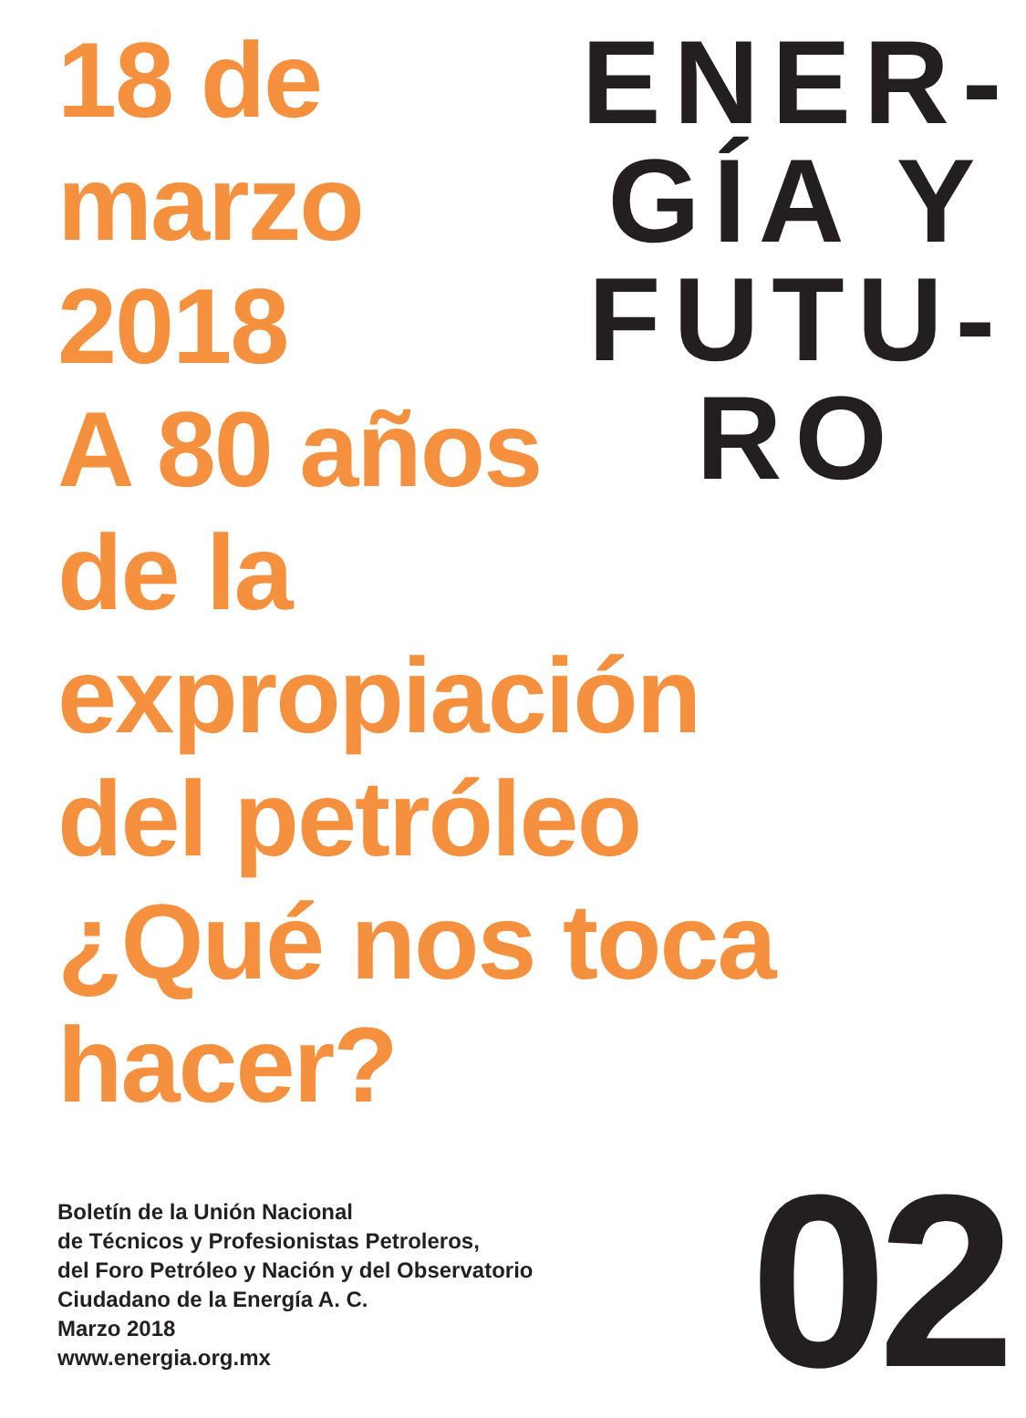18 de
marzo
2018
A 80 años
de la
expropiación
del petróleo
¿Qué nos toca
hacer?
ENER-
GÍA Y
FUTU-
RO
Boletín de la Unión Nacional
de Técnicos y Profesionistas Petroleros,
del Foro Petróleo y Nación y del Observatorio
Ciudadano de la Energía A. C.
Marzo 2018
www.energia.org.mx
02